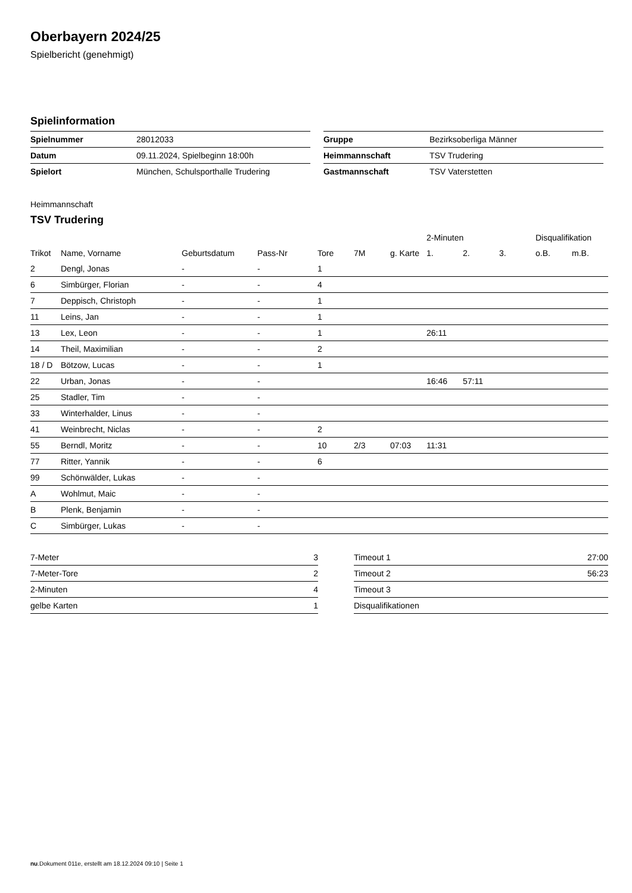Oberbayern 2024/25
Spielbericht (genehmigt)
Spielinformation
| Spielnummer | 28012033 |
| Datum | 09.11.2024, Spielbeginn 18:00h |
| Spielort | München, Schulsporthalle Trudering |
| Gruppe | Bezirksoberliga Männer |
| Heimmannschaft | TSV Trudering |
| Gastmannschaft | TSV Vaterstetten |
Heimmannschaft
TSV Trudering
| | | | | | | | 2-Minuten | | | Disqualifikation | |
| --- | --- | --- | --- | --- | --- | --- | --- | --- | --- | --- | --- |
| Trikot | Name, Vorname | Geburtsdatum | Pass-Nr | Tore | 7M | g. Karte | 1. | 2. | 3. | o.B. | m.B. |
| 2 | Dengl, Jonas | - | - | 1 | | | | | | | |
| 6 | Simbürger, Florian | - | - | 4 | | | | | | | |
| 7 | Deppisch, Christoph | - | - | 1 | | | | | | | |
| 11 | Leins, Jan | - | - | 1 | | | | | | | |
| 13 | Lex, Leon | - | - | 1 | | | 26:11 | | | | |
| 14 | Theil, Maximilian | - | - | 2 | | | | | | | |
| 18 / D | Bötzow, Lucas | - | - | 1 | | | | | | | |
| 22 | Urban, Jonas | - | - | | | | 16:46 | 57:11 | | | |
| 25 | Stadler, Tim | - | - | | | | | | | | |
| 33 | Winterhalder, Linus | - | - | | | | | | | | |
| 41 | Weinbrecht, Niclas | - | - | 2 | | | | | | | |
| 55 | Berndl, Moritz | - | - | 10 | 2/3 | 07:03 | 11:31 | | | | |
| 77 | Ritter, Yannik | - | - | 6 | | | | | | | |
| 99 | Schönwälder, Lukas | - | - | | | | | | | | |
| A | Wohlmut, Maic | - | - | | | | | | | | |
| B | Plenk, Benjamin | - | - | | | | | | | | |
| C | Simbürger, Lukas | - | - | | | | | | | | |
| 7-Meter | 3 |
| 7-Meter-Tore | 2 |
| 2-Minuten | 4 |
| gelbe Karten | 1 |
| Timeout 1 | 27:00 |
| Timeout 2 | 56:23 |
| Timeout 3 | |
| Disqualifikationen | |
nu.Dokument 011e, erstellt am 18.12.2024 09:10 | Seite 1